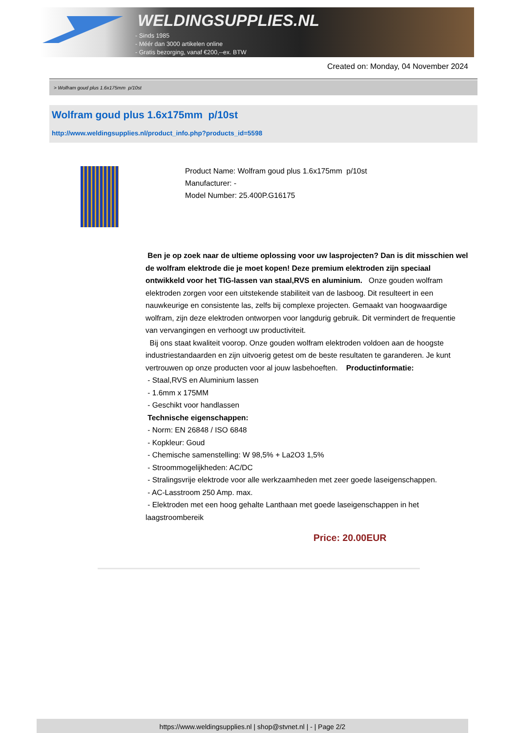WELDINGSUPPLIES.NL
- Sinds 1985
- Méér dan 3000 artikelen online
- Gratis bezorging, vanaf €200,--ex. BTW
Created on: Monday, 04 November 2024
> Wolfram goud plus 1.6x175mm p/10st
Wolfram goud plus 1.6x175mm p/10st
http://www.weldingsupplies.nl/product_info.php?products_id=5598
Product Name: Wolfram goud plus 1.6x175mm p/10st
Manufacturer: -
Model Number: 25.400P.G16175
Ben je op zoek naar de ultieme oplossing voor uw lasprojecten? Dan is dit misschien wel de wolfram elektrode die je moet kopen! Deze premium elektroden zijn speciaal ontwikkeld voor het TIG-lassen van staal,RVS en aluminium. Onze gouden wolfram elektroden zorgen voor een uitstekende stabiliteit van de lasboog. Dit resulteert in een nauwkeurige en consistente las, zelfs bij complexe projecten. Gemaakt van hoogwaardige wolfram, zijn deze elektroden ontworpen voor langdurig gebruik. Dit vermindert de frequentie van vervangingen en verhoogt uw productiviteit.
Bij ons staat kwaliteit voorop. Onze gouden wolfram elektroden voldoen aan de hoogste industriestandaarden en zijn uitvoerig getest om de beste resultaten te garanderen. Je kunt vertrouwen op onze producten voor al jouw lasbehoeften. Productinformatie:
- Staal,RVS en Aluminium lassen
- 1.6mm x 175MM
- Geschikt voor handlassen
Technische eigenschappen:
- Norm: EN 26848 / ISO 6848
- Kopkleur: Goud
- Chemische samenstelling: W 98,5% + La2O3 1,5%
- Stroommogelijkheden: AC/DC
- Stralingsvrije elektrode voor alle werkzaamheden met zeer goede laseigenschappen.
- AC-Lasstroom 250 Amp. max.
- Elektroden met een hoog gehalte Lanthaan met goede laseigenschappen in het laagstroombereik
Price: 20.00EUR
https://www.weldingsupplies.nl | shop@stvnet.nl | - | Page 2/2